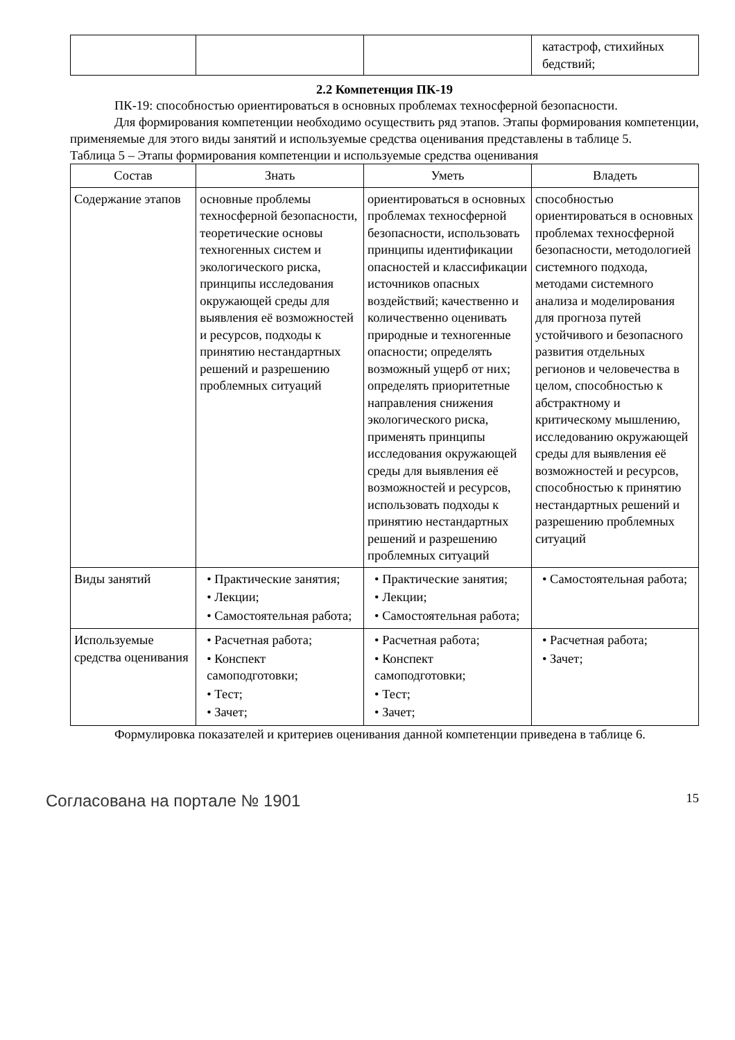| | | | катастроф, стихийных бедствий; |
2.2 Компетенция ПК-19
ПК-19: способностью ориентироваться в основных проблемах техносферной безопасности.
Для формирования компетенции необходимо осуществить ряд этапов. Этапы формирования компетенции, применяемые для этого виды занятий и используемые средства оценивания представлены в таблице 5.
Таблица 5 – Этапы формирования компетенции и используемые средства оценивания
| Состав | Знать | Уметь | Владеть |
| --- | --- | --- | --- |
| Содержание этапов | основные проблемы техносферной безопасности, теоретические основы техногенных систем и экологического риска, принципы исследования окружающей среды для выявления её возможностей и ресурсов, подходы к принятию нестандартных решений и разрешению проблемных ситуаций | ориентироваться в основных проблемах техносферной безопасности, использовать принципы идентификации опасностей и классификации источников опасных воздействий; качественно и количественно оценивать природные и техногенные опасности; определять возможный ущерб от них; определять приоритетные направления снижения экологического риска, применять принципы исследования окружающей среды для выявления её возможностей и ресурсов, использовать подходы к принятию нестандартных решений и разрешению проблемных ситуаций | способностью ориентироваться в основных проблемах техносферной безопасности, методологией системного подхода, методами системного анализа и моделирования для прогноза путей устойчивого и безопасного развития отдельных регионов и человечества в целом, способностью к абстрактному и критическому мышлению, исследованию окружающей среды для выявления её возможностей и ресурсов, способностью к принятию нестандартных решений и разрешению проблемных ситуаций |
| Виды занятий | • Практические занятия; • Лекции; • Самостоятельная работа; | • Практические занятия; • Лекции; • Самостоятельная работа; | • Самостоятельная работа; |
| Используемые средства оценивания | • Расчетная работа; • Конспект самоподготовки; • Тест; • Зачет; | • Расчетная работа; • Конспект самоподготовки; • Тест; • Зачет; | • Расчетная работа; • Зачет; |
Формулировка показателей и критериев оценивания данной компетенции приведена в таблице 6.
Согласована на портале № 1901 15